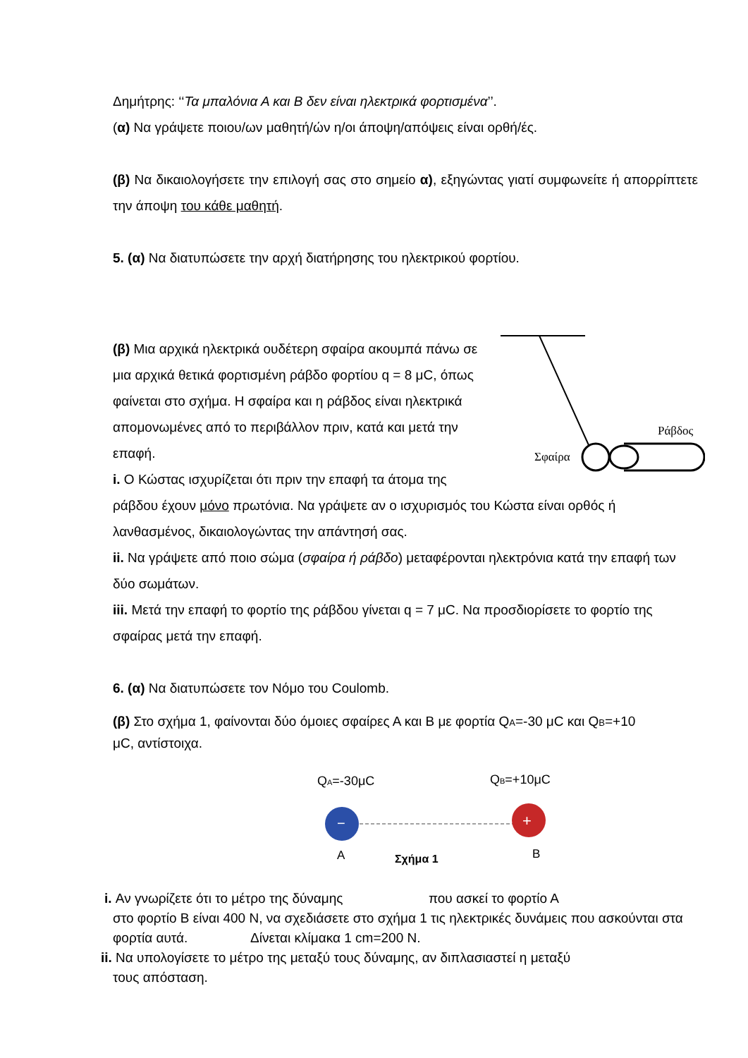Δημήτρης: ‘‘Τα μπαλόνια Α και Β δεν είναι ηλεκτρικά φορτισμένα’’.
(α) Να γράψετε ποιου/ων μαθητή/ών η/οι άποψη/απόψεις είναι ορθή/ές.
(β) Να δικαιολογήσετε την επιλογή σας στο σημείο α), εξηγώντας γιατί συμφωνείτε ή απορρίπτετε την άποψη του κάθε μαθητή.
5. (α) Να διατυπώσετε την αρχή διατήρησης του ηλεκτρικού φορτίου.
Ράβδος
Σφαίρα
(β) Μια αρχικά ηλεκτρικά ουδέτερη σφαίρα ακουμπά πάνω σε μια αρχικά θετικά φορτισμένη ράβδο φορτίου q = 8 μC, όπως φαίνεται στο σχήμα. Η σφαίρα και η ράβδος είναι ηλεκτρικά απομονωμένες από το περιβάλλον πριν, κατά και μετά την επαφή.
i. Ο Κώστας ισχυρίζεται ότι πριν την επαφή τα άτομα της ράβδου έχουν μόνο πρωτόνια. Να γράψετε αν ο ισχυρισμός του Κώστα είναι ορθός ή λανθασμένος, δικαιολογώντας την απάντησή σας.
ii. Να γράψετε από ποιο σώμα (σφαίρα ή ράβδο) μεταφέρονται ηλεκτρόνια κατά την επαφή των δύο σωμάτων.
iii. Μετά την επαφή το φορτίο της ράβδου γίνεται q = 7 μC. Να προσδιορίσετε το φορτίο της σφαίρας μετά την επαφή.
6. (α) Να διατυπώσετε τον Νόμο του Coulomb.
(β) Στο σχήμα 1, φαίνονται δύο όμοιες σφαίρες Α και Β με φορτία QA=-30 μC και QB=+10 μC, αντίστοιχα.
QA=-30μC
QB=+10μC
−
+
A
Σχήμα 1
B
i. Αν γνωρίζετε ότι το μέτρο της δύναμης που ασκεί το φορτίο Α
στο φορτίο Β είναι 400 Ν, να σχεδιάσετε στο σχήμα 1 τις ηλεκτρικές δυνάμεις που ασκούνται στα φορτία αυτά. Δίνεται κλίμακα 1 cm=200 N.
ii. Να υπολογίσετε το μέτρο της μεταξύ τους δύναμης, αν διπλασιαστεί η μεταξύ
τους απόσταση.